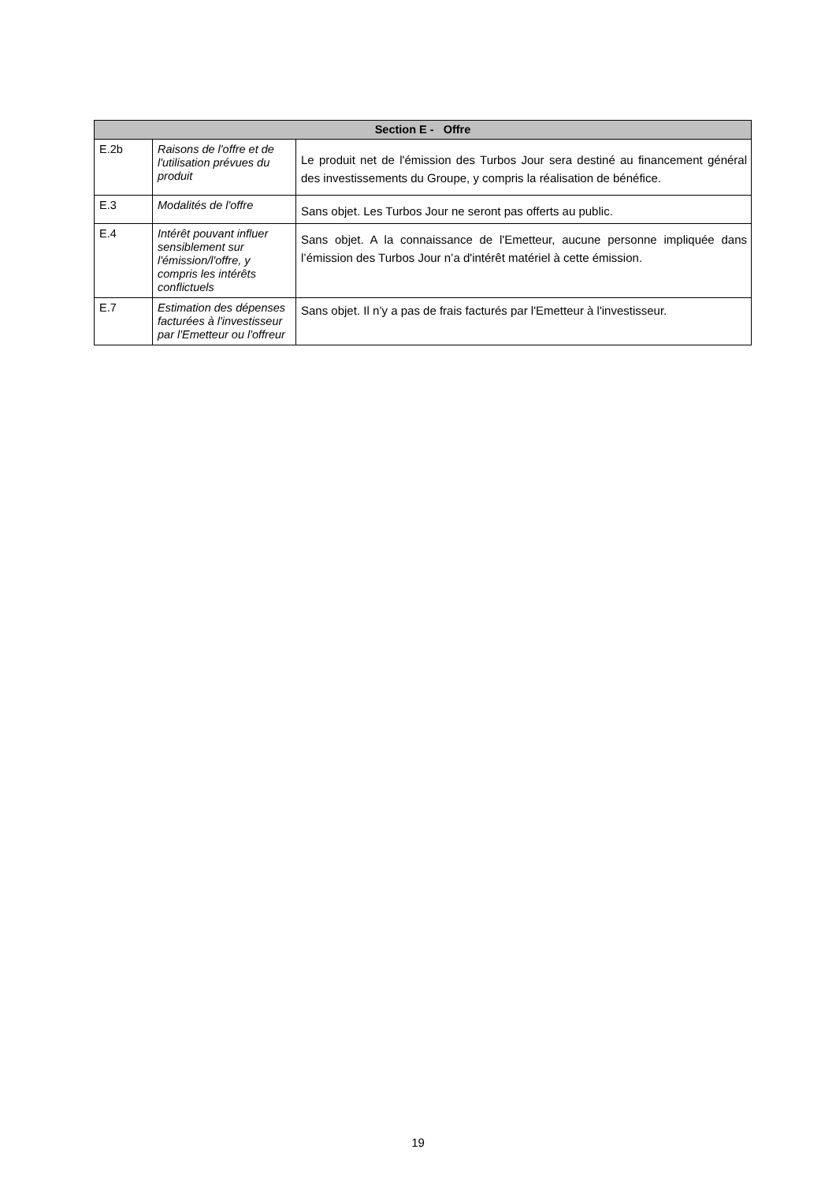| Section E - Offre | | |
| --- | --- | --- |
| E.2b | Raisons de l'offre et de l'utilisation prévues du produit | Le produit net de l'émission des Turbos Jour sera destiné au financement général des investissements du Groupe, y compris la réalisation de bénéfice. |
| E.3 | Modalités de l'offre | Sans objet. Les Turbos Jour ne seront pas offerts au public. |
| E.4 | Intérêt pouvant influer sensiblement sur l'émission/l'offre, y compris les intérêts conflictuels | Sans objet. A la connaissance de l'Emetteur, aucune personne impliquée dans l’émission des Turbos Jour n’a d'intérêt matériel à cette émission. |
| E.7 | Estimation des dépenses facturées à l'investisseur par l'Emetteur ou l'offreur | Sans objet. Il n’y a pas de frais facturés par l'Emetteur à l'investisseur. |
19